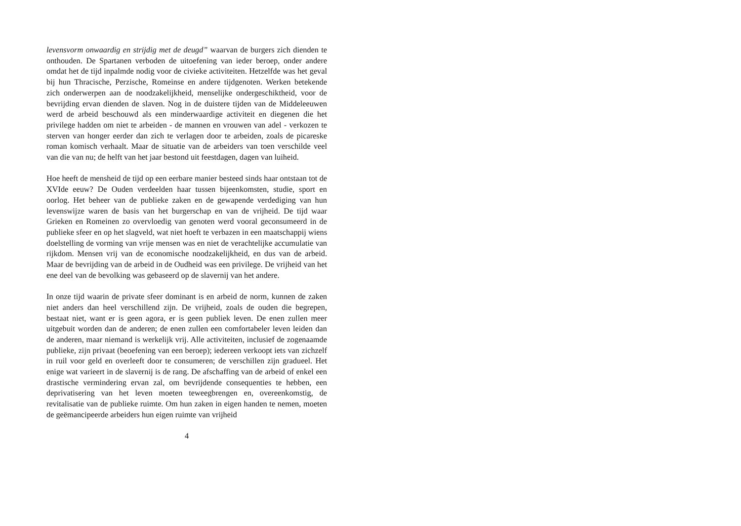levensvorm onwaardig en strijdig met de deugd” waarvan de burgers zich dienden te onthouden. De Spartanen verboden de uitoefening van ieder beroep, onder andere omdat het de tijd inpalmde nodig voor de civieke activiteiten. Hetzelfde was het geval bij hun Thracische, Perzische, Romeinse en andere tijdgenoten. Werken betekende zich onderwerpen aan de noodzakelijkheid, menselijke ondergeschiktheid, voor de bevrijding ervan dienden de slaven. Nog in de duistere tijden van de Middeleeuwen werd de arbeid beschouwd als een minderwaardige activiteit en diegenen die het privilege hadden om niet te arbeiden - de mannen en vrouwen van adel - verkozen te sterven van honger eerder dan zich te verlagen door te arbeiden, zoals de picareske roman komisch verhaalt. Maar de situatie van de arbeiders van toen verschilde veel van die van nu; de helft van het jaar bestond uit feestdagen, dagen van luiheid.
Hoe heeft de mensheid de tijd op een eerbare manier besteed sinds haar ontstaan tot de XVIde eeuw? De Ouden verdeelden haar tussen bijeenkomsten, studie, sport en oorlog. Het beheer van de publieke zaken en de gewapende verdediging van hun levenswijze waren de basis van het burgerschap en van de vrijheid. De tijd waar Grieken en Romeinen zo overvloedig van genoten werd vooral geconsumeerd in de publieke sfeer en op het slagveld, wat niet hoeft te verbazen in een maatschappij wiens doelstelling de vorming van vrije mensen was en niet de verachtelijke accumulatie van rijkdom. Mensen vrij van de economische noodzakelijkheid, en dus van de arbeid. Maar de bevrijding van de arbeid in de Oudheid was een privilege. De vrijheid van het ene deel van de bevolking was gebaseerd op de slavernij van het andere.
In onze tijd waarin de private sfeer dominant is en arbeid de norm, kunnen de zaken niet anders dan heel verschillend zijn. De vrijheid, zoals de ouden die begrepen, bestaat niet, want er is geen agora, er is geen publiek leven. De enen zullen meer uitgebuit worden dan de anderen; de enen zullen een comfortabeler leven leiden dan de anderen, maar niemand is werkelijk vrij. Alle activiteiten, inclusief de zogenaamde publieke, zijn privaat (beoefening van een beroep); iedereen verkoopt iets van zichzelf in ruil voor geld en overleeft door te consumeren; de verschillen zijn gradueel. Het enige wat varieert in de slavernij is de rang. De afschaffing van de arbeid of enkel een drastische vermindering ervan zal, om bevrijdende consequenties te hebben, een deprivatisering van het leven moeten teweegbrengen en, overeenkomstig, de revitalisatie van de publieke ruimte. Om hun zaken in eigen handen te nemen, moeten de geëmancipeerde arbeiders hun eigen ruimte van vrijheid
4